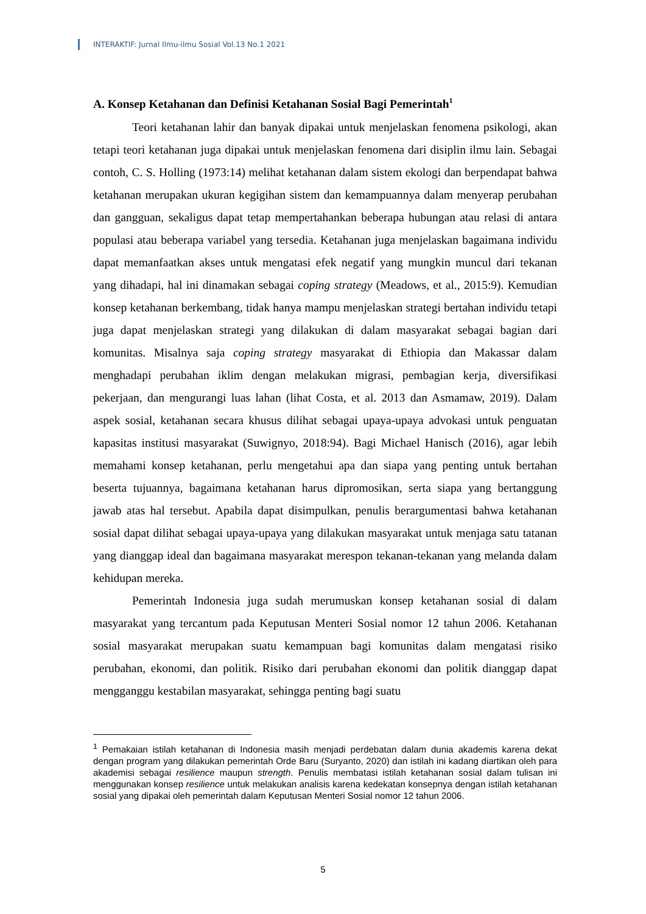INTERAKTIF: Jurnal Ilmu-ilmu Sosial Vol.13 No.1 2021
A. Konsep Ketahanan dan Definisi Ketahanan Sosial Bagi Pemerintah<sup>1</sup>
Teori ketahanan lahir dan banyak dipakai untuk menjelaskan fenomena psikologi, akan tetapi teori ketahanan juga dipakai untuk menjelaskan fenomena dari disiplin ilmu lain. Sebagai contoh, C. S. Holling (1973:14) melihat ketahanan dalam sistem ekologi dan berpendapat bahwa ketahanan merupakan ukuran kegigihan sistem dan kemampuannya dalam menyerap perubahan dan gangguan, sekaligus dapat tetap mempertahankan beberapa hubungan atau relasi di antara populasi atau beberapa variabel yang tersedia. Ketahanan juga menjelaskan bagaimana individu dapat memanfaatkan akses untuk mengatasi efek negatif yang mungkin muncul dari tekanan yang dihadapi, hal ini dinamakan sebagai coping strategy (Meadows, et al., 2015:9). Kemudian konsep ketahanan berkembang, tidak hanya mampu menjelaskan strategi bertahan individu tetapi juga dapat menjelaskan strategi yang dilakukan di dalam masyarakat sebagai bagian dari komunitas. Misalnya saja coping strategy masyarakat di Ethiopia dan Makassar dalam menghadapi perubahan iklim dengan melakukan migrasi, pembagian kerja, diversifikasi pekerjaan, dan mengurangi luas lahan (lihat Costa, et al. 2013 dan Asmamaw, 2019). Dalam aspek sosial, ketahanan secara khusus dilihat sebagai upaya-upaya advokasi untuk penguatan kapasitas institusi masyarakat (Suwignyo, 2018:94). Bagi Michael Hanisch (2016), agar lebih memahami konsep ketahanan, perlu mengetahui apa dan siapa yang penting untuk bertahan beserta tujuannya, bagaimana ketahanan harus dipromosikan, serta siapa yang bertanggung jawab atas hal tersebut. Apabila dapat disimpulkan, penulis berargumentasi bahwa ketahanan sosial dapat dilihat sebagai upaya-upaya yang dilakukan masyarakat untuk menjaga satu tatanan yang dianggap ideal dan bagaimana masyarakat merespon tekanan-tekanan yang melanda dalam kehidupan mereka.
Pemerintah Indonesia juga sudah merumuskan konsep ketahanan sosial di dalam masyarakat yang tercantum pada Keputusan Menteri Sosial nomor 12 tahun 2006. Ketahanan sosial masyarakat merupakan suatu kemampuan bagi komunitas dalam mengatasi risiko perubahan, ekonomi, dan politik. Risiko dari perubahan ekonomi dan politik dianggap dapat mengganggu kestabilan masyarakat, sehingga penting bagi suatu
<sup>1</sup> Pemakaian istilah ketahanan di Indonesia masih menjadi perdebatan dalam dunia akademis karena dekat dengan program yang dilakukan pemerintah Orde Baru (Suryanto, 2020) dan istilah ini kadang diartikan oleh para akademisi sebagai resilience maupun strength. Penulis membatasi istilah ketahanan sosial dalam tulisan ini menggunakan konsep resilience untuk melakukan analisis karena kedekatan konsepnya dengan istilah ketahanan sosial yang dipakai oleh pemerintah dalam Keputusan Menteri Sosial nomor 12 tahun 2006.
5